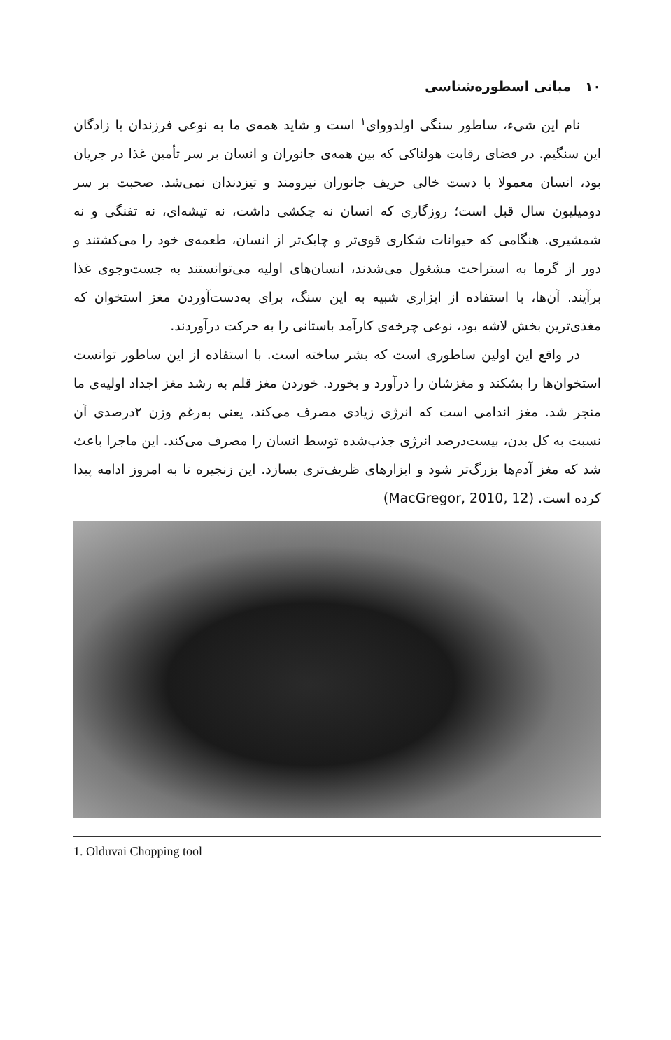۱۰ مبانی اسطوره‌شناسی
نام این شیء، ساطور سنگی اولدووای<sup>۱</sup> است و شاید همه‌ی ما به نوعی فرزندان یا زادگان این سنگیم. در فضای رقابت هولناکی که بین همه‌ی جانوران و انسان بر سر تأمین غذا در جریان بود، انسان معمولا با دست خالی حریف جانوران نیرومند و تیزدندان نمی‌شد. صحبت بر سر دومیلیون سال قبل است؛ روزگاری که انسان نه چکشی داشت، نه تیشه‌ای، نه تفنگی و نه شمشیری. هنگامی که حیوانات شکاری قوی‌تر و چابک‌تر از انسان، طعمه‌ی خود را می‌کشتند و دور از گرما به استراحت مشغول می‌شدند، انسان‌های اولیه می‌توانستند به جست‌وجوی غذا برآیند. آن‌ها، با استفاده از ابزاری شبیه به این سنگ، برای به‌دست‌آوردن مغز استخوان که مغذی‌ترین بخش لاشه بود، نوعی چرخه‌ی کارآمد باستانی را به حرکت درآوردند.
در واقع این اولین ساطوری است که بشر ساخته است. با استفاده از این ساطور توانست استخوان‌ها را بشکند و مغزشان را درآورد و بخورد. خوردن مغز قلم به رشد مغز اجداد اولیه‌ی ما منجر شد. مغز اندامی است که انرژی زیادی مصرف می‌کند، یعنی به‌رغم وزن ۲درصدی آن نسبت به کل بدن، بیست‌درصد انرژی جذب‌شده توسط انسان را مصرف می‌کند. این ماجرا باعث شد که مغز آدم‌ها بزرگ‌تر شود و ابزارهای ظریف‌تری بسازد. این زنجیره تا به امروز ادامه پیدا کرده است. (MacGregor, 2010, 12)
1. Olduvai Chopping tool